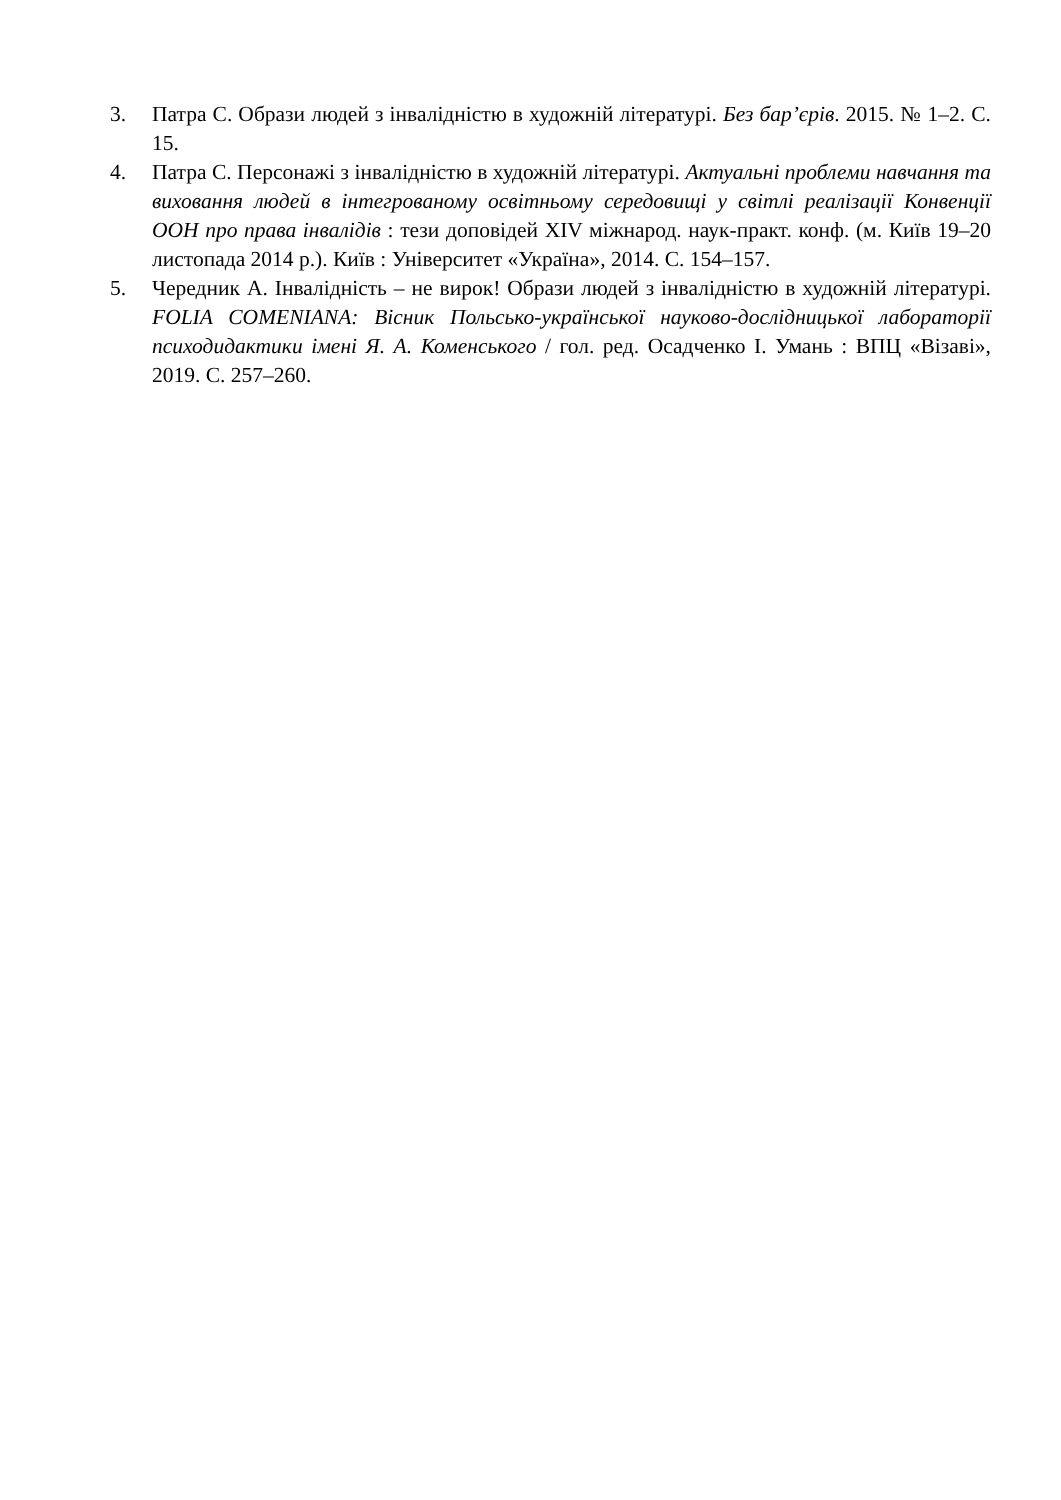3. Патра С. Образи людей з інвалідністю в художній літературі. Без бар’єрів. 2015. № 1–2. С. 15.
4. Патра С. Персонажі з інвалідністю в художній літературі. Актуальні проблеми навчання та виховання людей в інтегрованому освітньому середовищі у світлі реалізації Конвенції ООН про права інвалідів : тези доповідей XIV міжнарод. наук-практ. конф. (м. Київ 19–20 листопада 2014 р.). Київ : Університет «Україна», 2014. С. 154–157.
5. Чередник А. Інвалідність – не вирок! Образи людей з інвалідністю в художній літературі. FOLIA COMENIANA: Вісник Польсько-української науково-дослідницької лабораторії психодидактики імені Я. А. Коменського / гол. ред. Осадченко І. Умань : ВПЦ «Візаві», 2019. С. 257–260.